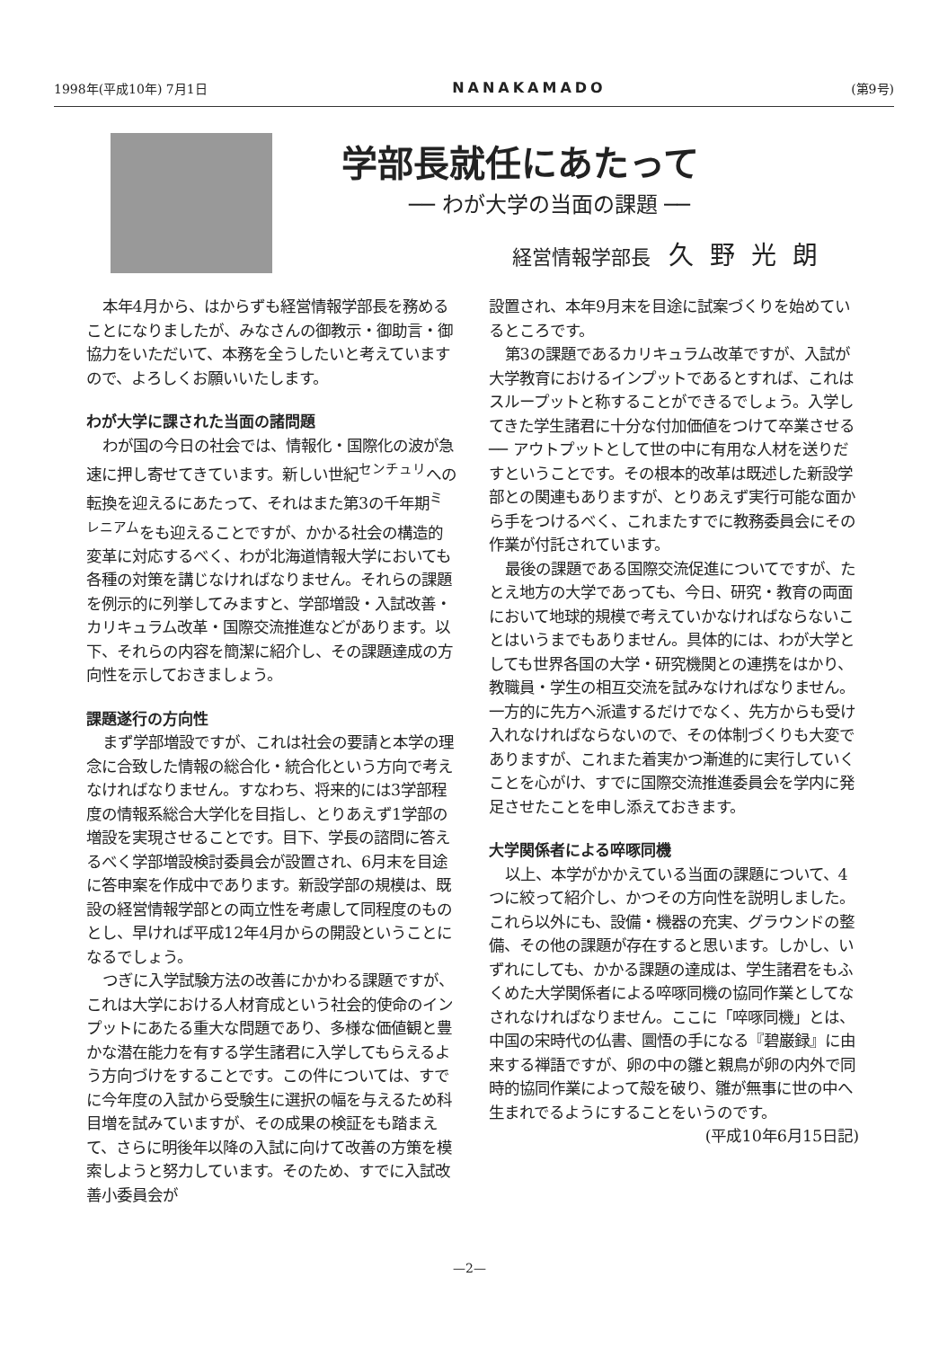1998年(平成10年) 7月1日 NANAKAMADO (第9号)
学部長就任にあたって
── わが大学の当面の課題 ──
経営情報学部長 久野光朗
本年4月から、はからずも経営情報学部長を務めることになりましたが、みなさんの御教示・御助言・御協力をいただいて、本務を全うしたいと考えていますので、よろしくお願いいたします。
わが大学に課された当面の諸問題
わが国の今日の社会では、情報化・国際化の波が急速に押し寄せてきています。新しい世紀<sup>センチュリ</sup>への転換を迎えるにあたって、それはまた第3の千年期<sup>ミレニアム</sup>をも迎えることですが、かかる社会の構造的変革に対応するべく、わが北海道情報大学においても各種の対策を講じなければなりません。それらの課題を例示的に列挙してみますと、学部増設・入試改善・カリキュラム改革・国際交流推進などがあります。以下、それらの内容を簡潔に紹介し、その課題達成の方向性を示しておきましょう。
課題遂行の方向性
まず学部増設ですが、これは社会の要請と本学の理念に合致した情報の総合化・統合化という方向で考えなければなりません。すなわち、将来的には3学部程度の情報系総合大学化を目指し、とりあえず1学部の増設を実現させることです。目下、学長の諮問に答えるべく学部増設検討委員会が設置され、6月末を目途に答申案を作成中であります。新設学部の規模は、既設の経営情報学部との両立性を考慮して同程度のものとし、早ければ平成12年4月からの開設ということになるでしょう。
つぎに入学試験方法の改善にかかわる課題ですが、これは大学における人材育成という社会的使命のインプットにあたる重大な問題であり、多様な価値観と豊かな潜在能力を有する学生諸君に入学してもらえるよう方向づけをすることです。この件については、すでに今年度の入試から受験生に選択の幅を与えるため科目増を試みていますが、その成果の検証をも踏まえて、さらに明後年以降の入試に向けて改善の方策を模索しようと努力しています。そのため、すでに入試改善小委員会が
設置され、本年9月末を目途に試案づくりを始めているところです。
第3の課題であるカリキュラム改革ですが、入試が大学教育におけるインプットであるとすれば、これはスループットと称することができるでしょう。入学してきた学生諸君に十分な付加価値をつけて卒業させる ── アウトプットとして世の中に有用な人材を送りだすということです。その根本的改革は既述した新設学部との関連もありますが、とりあえず実行可能な面から手をつけるべく、これまたすでに教務委員会にその作業が付託されています。
最後の課題である国際交流促進についてですが、たとえ地方の大学であっても、今日、研究・教育の両面において地球的規模で考えていかなければならないことはいうまでもありません。具体的には、わが大学としても世界各国の大学・研究機関との連携をはかり、教職員・学生の相互交流を試みなければなりません。一方的に先方へ派遣するだけでなく、先方からも受け入れなければならないので、その体制づくりも大変でありますが、これまた着実かつ漸進的に実行していくことを心がけ、すでに国際交流推進委員会を学内に発足させたことを申し添えておきます。
大学関係者による啐啄同機
以上、本学がかかえている当面の課題について、4つに絞って紹介し、かつその方向性を説明しました。これら以外にも、設備・機器の充実、グラウンドの整備、その他の課題が存在すると思います。しかし、いずれにしても、かかる課題の達成は、学生諸君をもふくめた大学関係者による啐啄同機の協同作業としてなされなければなりません。ここに「啐啄同機」とは、中国の宋時代の仏書、圜悟の手になる『碧巌録』に由来する禅語ですが、卵の中の雛と親鳥が卵の内外で同時的協同作業によって殻を破り、雛が無事に世の中へ生まれでるようにすることをいうのです。
(平成10年6月15日記)
—2—